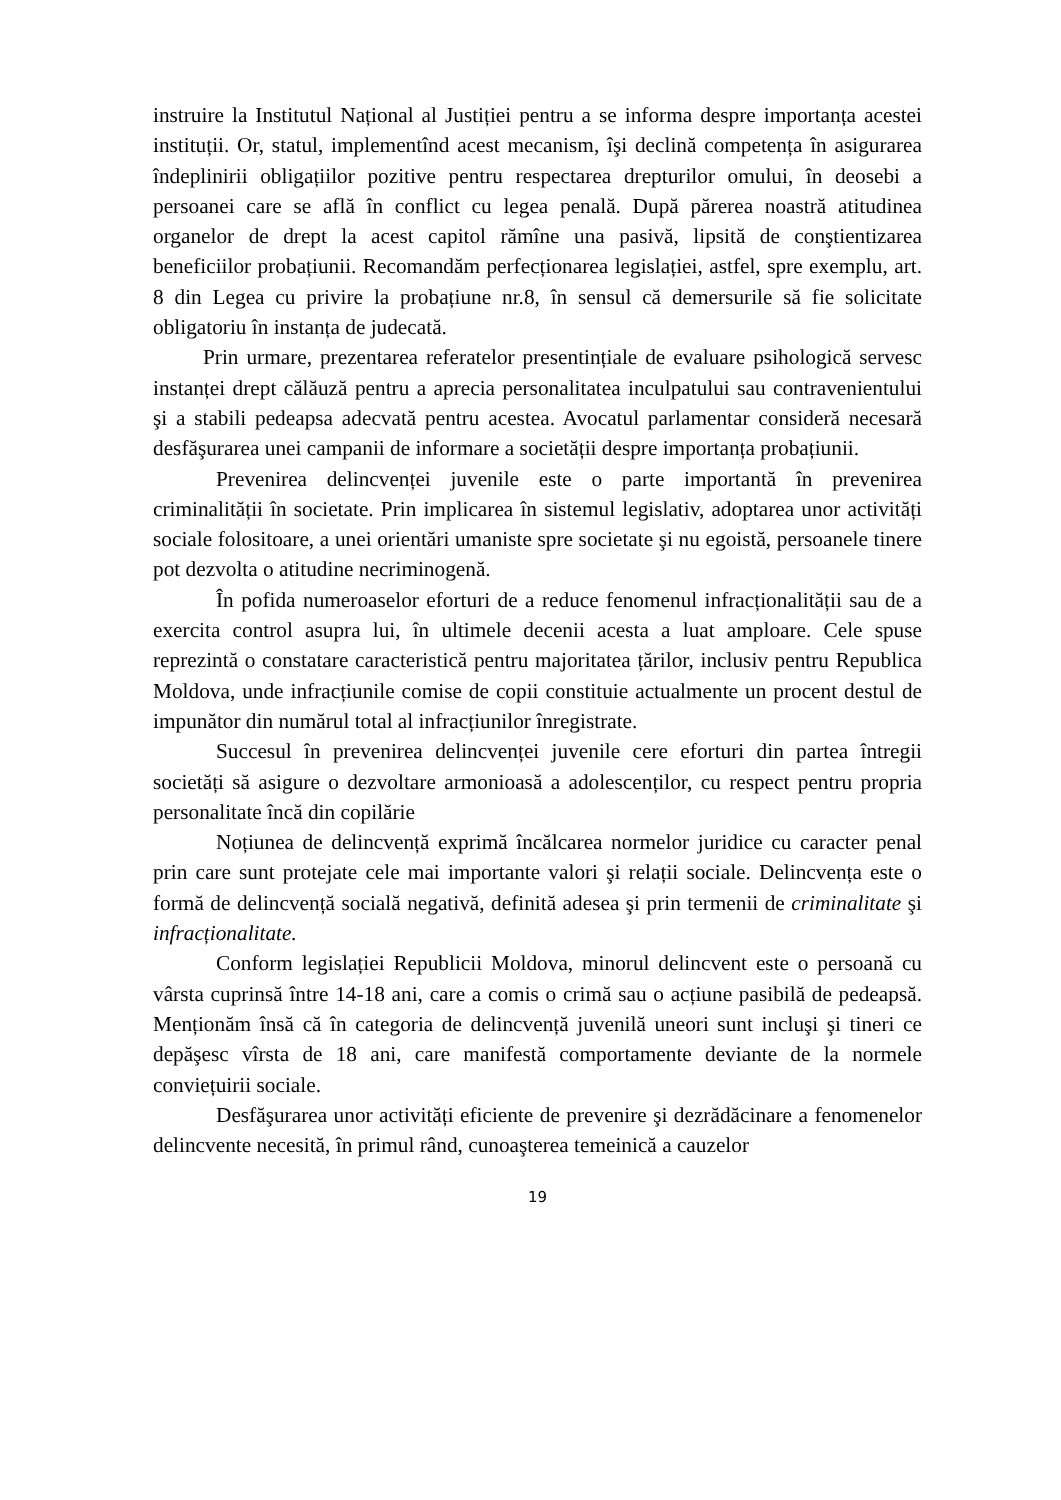instruire la Institutul Național al Justiției pentru a se informa despre importanța acestei instituții. Or, statul, implementînd acest mecanism, îşi declină competența în asigurarea îndeplinirii obligațiilor pozitive pentru respectarea drepturilor omului, în deosebi a persoanei care se află în conflict cu legea penală. După părerea noastră atitudinea organelor de drept la acest capitol rămîne una pasivă, lipsită de conştientizarea beneficiilor probațiunii. Recomandăm perfecționarea legislației, astfel, spre exemplu, art. 8 din Legea cu privire la probațiune nr.8, în sensul că demersurile să fie solicitate obligatoriu în instanța de judecată.
Prin urmare, prezentarea referatelor presentințiale de evaluare psihologică servesc instanței drept călăuză pentru a aprecia personalitatea inculpatului sau contravenientului şi a stabili pedeapsa adecvată pentru acestea. Avocatul parlamentar consideră necesară desfăşurarea unei campanii de informare a societății despre importanța probațiunii.
Prevenirea delincvenței juvenile este o parte importantă în prevenirea criminalității în societate. Prin implicarea în sistemul legislativ, adoptarea unor activități sociale folositoare, a unei orientări umaniste spre societate şi nu egoistă, persoanele tinere pot dezvolta o atitudine necriminogenă.
În pofida numeroaselor eforturi de a reduce fenomenul infracționalității sau de a exercita control asupra lui, în ultimele decenii acesta a luat amploare. Cele spuse reprezintă o constatare caracteristică pentru majoritatea țărilor, inclusiv pentru Republica Moldova, unde infracțiunile comise de copii constituie actualmente un procent destul de impunător din numărul total al infracțiunilor înregistrate.
Succesul în prevenirea delincvenței juvenile cere eforturi din partea întregii societăți să asigure o dezvoltare armonioasă a adolescenților, cu respect pentru propria personalitate încă din copilărie
Noțiunea de delincvență exprimă încălcarea normelor juridice cu caracter penal prin care sunt protejate cele mai importante valori şi relații sociale. Delincvența este o formă de delincvență socială negativă, definită adesea şi prin termenii de criminalitate şi infracționalitate.
Conform legislației Republicii Moldova, minorul delincvent este o persoană cu vârsta cuprinsă între 14-18 ani, care a comis o crimă sau o acțiune pasibilă de pedeapsă. Menționăm însă că în categoria de delincvență juvenilă uneori sunt incluşi şi tineri ce depăşesc vîrsta de 18 ani, care manifestă comportamente deviante de la normele conviețuirii sociale.
Desfăşurarea unor activități eficiente de prevenire şi dezrădăcinare a fenomenelor delincvente necesită, în primul rând, cunoaşterea temeinică a cauzelor
19